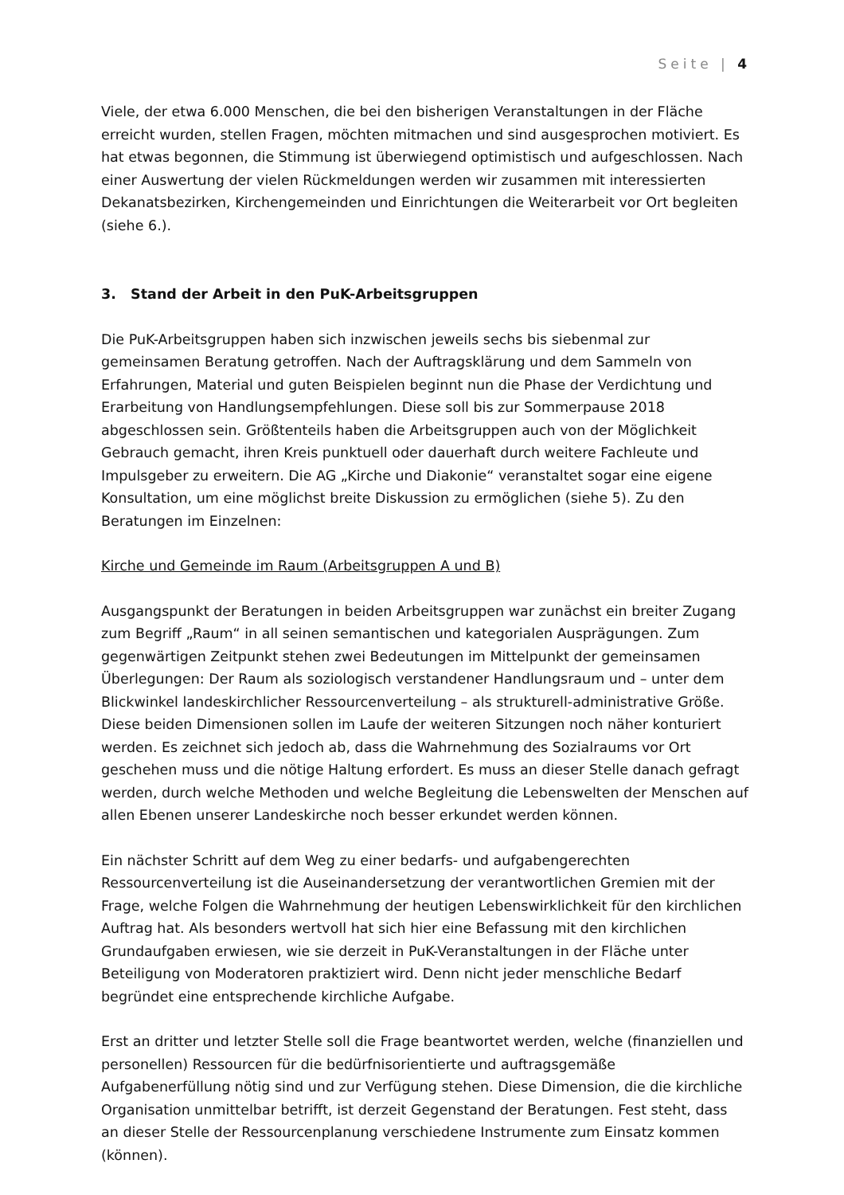Seite | 4
Viele, der etwa 6.000 Menschen, die bei den bisherigen Veranstaltungen in der Fläche erreicht wurden, stellen Fragen, möchten mitmachen und sind ausgesprochen motiviert. Es hat etwas begonnen, die Stimmung ist überwiegend optimistisch und aufgeschlossen. Nach einer Auswertung der vielen Rückmeldungen werden wir zusammen mit interessierten Dekanatsbezirken, Kirchengemeinden und Einrichtungen die Weiterarbeit vor Ort begleiten (siehe 6.).
3. Stand der Arbeit in den PuK-Arbeitsgruppen
Die PuK-Arbeitsgruppen haben sich inzwischen jeweils sechs bis siebenmal zur gemeinsamen Beratung getroffen. Nach der Auftragsklärung und dem Sammeln von Erfahrungen, Material und guten Beispielen beginnt nun die Phase der Verdichtung und Erarbeitung von Handlungsempfehlungen. Diese soll bis zur Sommerpause 2018 abgeschlossen sein. Größtenteils haben die Arbeitsgruppen auch von der Möglichkeit Gebrauch gemacht, ihren Kreis punktuell oder dauerhaft durch weitere Fachleute und Impulsgeber zu erweitern. Die AG „Kirche und Diakonie“ veranstaltet sogar eine eigene Konsultation, um eine möglichst breite Diskussion zu ermöglichen (siehe 5). Zu den Beratungen im Einzelnen:
Kirche und Gemeinde im Raum (Arbeitsgruppen A und B)
Ausgangspunkt der Beratungen in beiden Arbeitsgruppen war zunächst ein breiter Zugang zum Begriff „Raum“ in all seinen semantischen und kategorialen Ausprägungen. Zum gegenwärtigen Zeitpunkt stehen zwei Bedeutungen im Mittelpunkt der gemeinsamen Überlegungen: Der Raum als soziologisch verstandener Handlungsraum und – unter dem Blickwinkel landeskirchlicher Ressourcenverteilung – als strukturell-administrative Größe. Diese beiden Dimensionen sollen im Laufe der weiteren Sitzungen noch näher konturiert werden. Es zeichnet sich jedoch ab, dass die Wahrnehmung des Sozialraums vor Ort geschehen muss und die nötige Haltung erfordert. Es muss an dieser Stelle danach gefragt werden, durch welche Methoden und welche Begleitung die Lebenswelten der Menschen auf allen Ebenen unserer Landeskirche noch besser erkundet werden können.
Ein nächster Schritt auf dem Weg zu einer bedarfs- und aufgabengerechten Ressourcenverteilung ist die Auseinandersetzung der verantwortlichen Gremien mit der Frage, welche Folgen die Wahrnehmung der heutigen Lebenswirklichkeit für den kirchlichen Auftrag hat. Als besonders wertvoll hat sich hier eine Befassung mit den kirchlichen Grundaufgaben erwiesen, wie sie derzeit in PuK-Veranstaltungen in der Fläche unter Beteiligung von Moderatoren praktiziert wird. Denn nicht jeder menschliche Bedarf begründet eine entsprechende kirchliche Aufgabe.
Erst an dritter und letzter Stelle soll die Frage beantwortet werden, welche (finanziellen und personellen) Ressourcen für die bedürfnisorientierte und auftragsgemäße Aufgabenerfüllung nötig sind und zur Verfügung stehen. Diese Dimension, die die kirchliche Organisation unmittelbar betrifft, ist derzeit Gegenstand der Beratungen. Fest steht, dass an dieser Stelle der Ressourcenplanung verschiedene Instrumente zum Einsatz kommen (können).